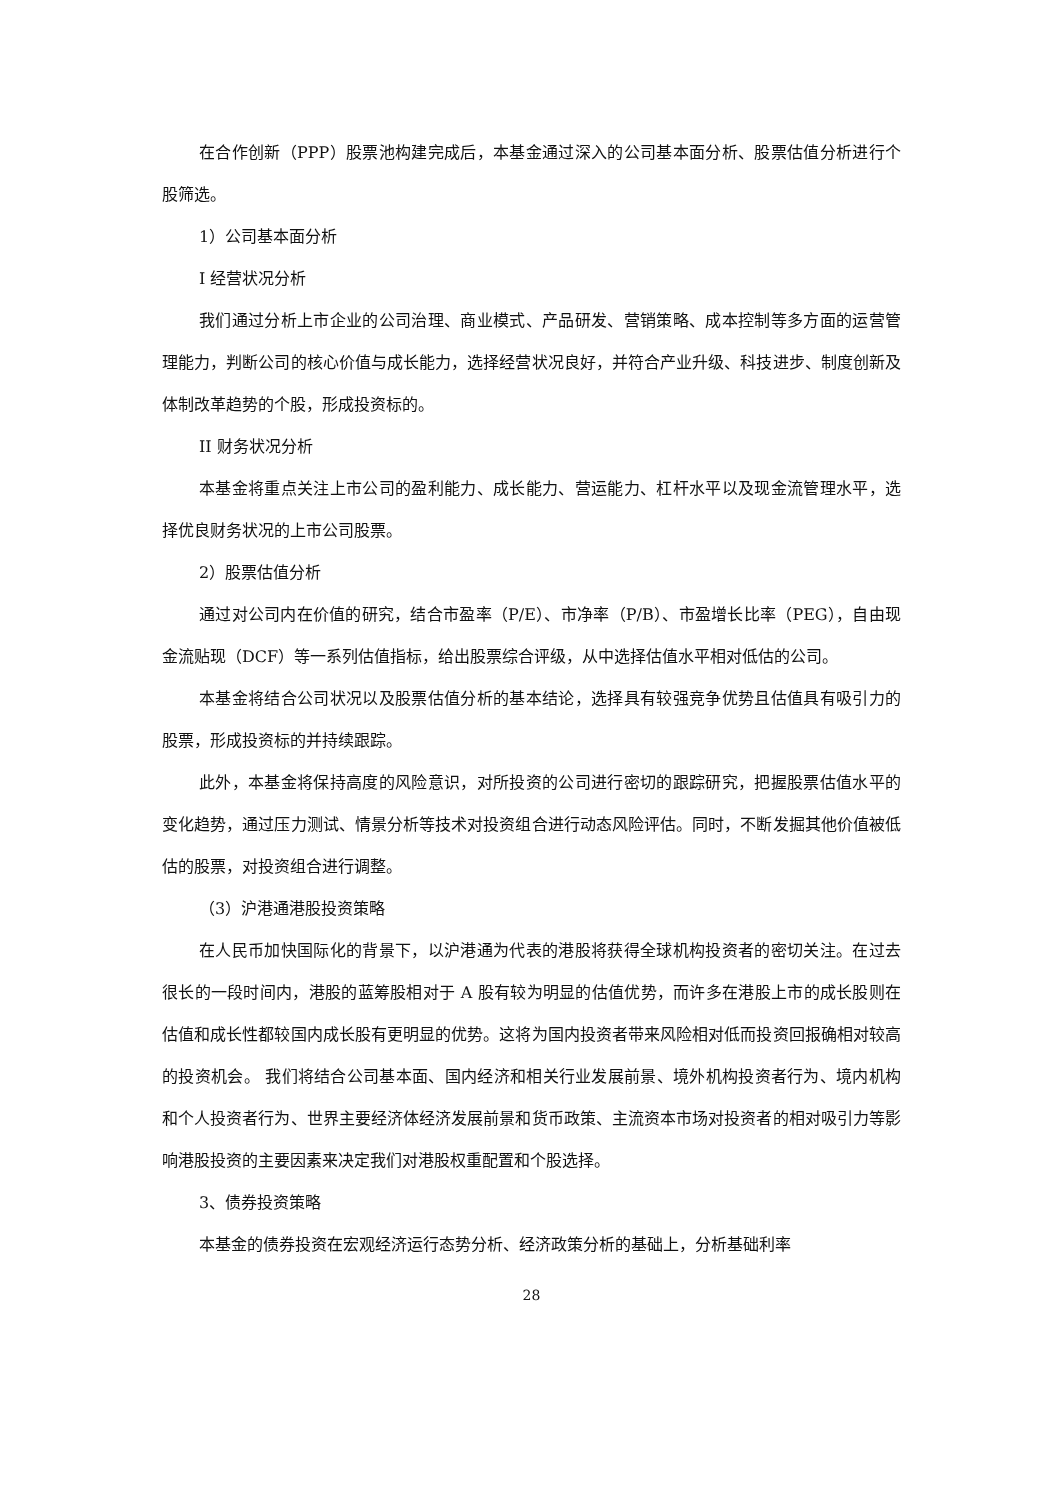在合作创新（PPP）股票池构建完成后，本基金通过深入的公司基本面分析、股票估值分析进行个股筛选。
1）公司基本面分析
I 经营状况分析
我们通过分析上市企业的公司治理、商业模式、产品研发、营销策略、成本控制等多方面的运营管理能力，判断公司的核心价值与成长能力，选择经营状况良好，并符合产业升级、科技进步、制度创新及体制改革趋势的个股，形成投资标的。
II 财务状况分析
本基金将重点关注上市公司的盈利能力、成长能力、营运能力、杠杆水平以及现金流管理水平，选择优良财务状况的上市公司股票。
2）股票估值分析
通过对公司内在价值的研究，结合市盈率（P/E）、市净率（P/B）、市盈增长比率（PEG），自由现金流贴现（DCF）等一系列估值指标，给出股票综合评级，从中选择估值水平相对低估的公司。
本基金将结合公司状况以及股票估值分析的基本结论，选择具有较强竞争优势且估值具有吸引力的股票，形成投资标的并持续跟踪。
此外，本基金将保持高度的风险意识，对所投资的公司进行密切的跟踪研究，把握股票估值水平的变化趋势，通过压力测试、情景分析等技术对投资组合进行动态风险评估。同时，不断发掘其他价值被低估的股票，对投资组合进行调整。
（3）沪港通港股投资策略
在人民币加快国际化的背景下，以沪港通为代表的港股将获得全球机构投资者的密切关注。在过去很长的一段时间内，港股的蓝筹股相对于 A 股有较为明显的估值优势，而许多在港股上市的成长股则在估值和成长性都较国内成长股有更明显的优势。这将为国内投资者带来风险相对低而投资回报确相对较高的投资机会。 我们将结合公司基本面、国内经济和相关行业发展前景、境外机构投资者行为、境内机构和个人投资者行为、世界主要经济体经济发展前景和货币政策、主流资本市场对投资者的相对吸引力等影响港股投资的主要因素来决定我们对港股权重配置和个股选择。
3、债券投资策略
本基金的债券投资在宏观经济运行态势分析、经济政策分析的基础上，分析基础利率
28